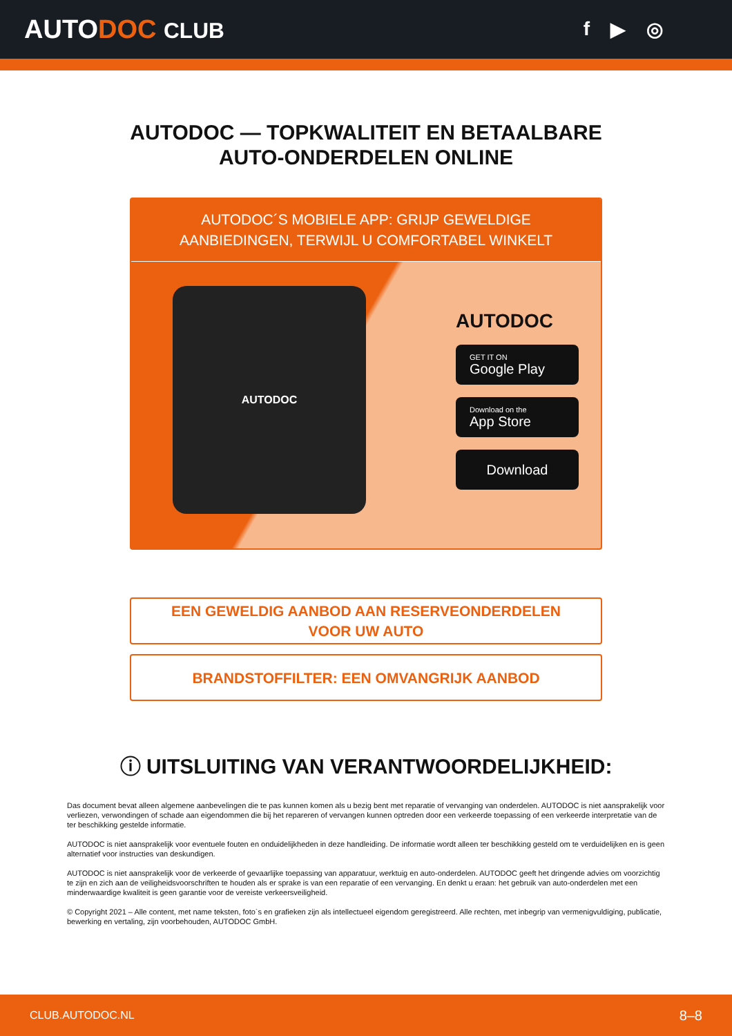AUTODOC CLUB f ▶ ◎
AUTODOC — TOPKWALITEIT EN BETAALBARE AUTO-ONDERDELEN ONLINE
AUTODOC´S MOBIELE APP: GRIJP GEWELDIGE AANBIEDINGEN, TERWIJL U COMFORTABEL WINKELT
AUTODOC
AUTODOC
GET IT ON
Google Play
Download on the
App Store
Download
EEN GEWELDIG AANBOD AAN RESERVEONDERDELEN
VOOR UW AUTO
BRANDSTOFFILTER: EEN OMVANGRIJK AANBOD
ⓘ UITSLUITING VAN VERANTWOORDELIJKHEID:
Das document bevat alleen algemene aanbevelingen die te pas kunnen komen als u bezig bent met reparatie of vervanging van onderdelen. AUTODOC is niet aansprakelijk voor verliezen, verwondingen of schade aan eigendommen die bij het repareren of vervangen kunnen optreden door een verkeerde toepassing of een verkeerde interpretatie van de ter beschikking gestelde informatie.
AUTODOC is niet aansprakelijk voor eventuele fouten en onduidelijkheden in deze handleiding. De informatie wordt alleen ter beschikking gesteld om te verduidelijken en is geen alternatief voor instructies van deskundigen.
AUTODOC is niet aansprakelijk voor de verkeerde of gevaarlijke toepassing van apparatuur, werktuig en auto-onderdelen. AUTODOC geeft het dringende advies om voorzichtig te zijn en zich aan de veiligheidsvoorschriften te houden als er sprake is van een reparatie of een vervanging. En denkt u eraan: het gebruik van auto-onderdelen met een minderwaardige kwaliteit is geen garantie voor de vereiste verkeersveiligheid.
© Copyright 2021 – Alle content, met name teksten, foto`s en grafieken zijn als intellectueel eigendom geregistreerd. Alle rechten, met inbegrip van vermenigvuldiging, publicatie, bewerking en vertaling, zijn voorbehouden, AUTODOC GmbH.
CLUB.AUTODOC.NL 8–8